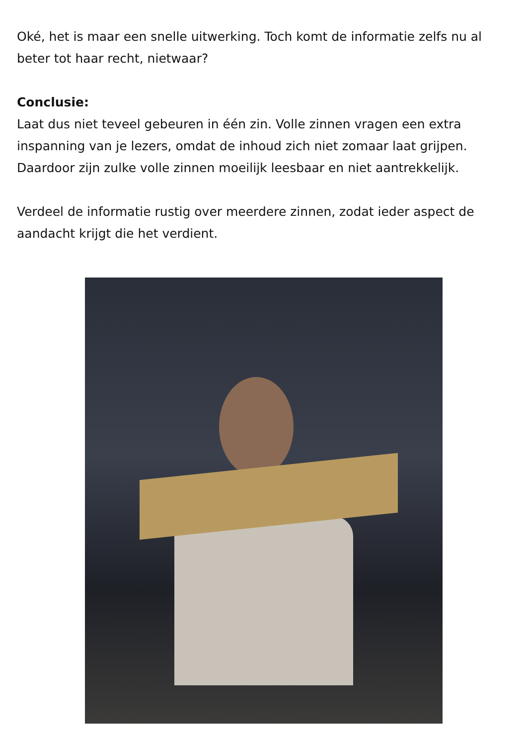Oké, het is maar een snelle uitwerking. Toch komt de informatie zelfs nu al beter tot haar recht, nietwaar?
Conclusie:
Laat dus niet teveel gebeuren in één zin. Volle zinnen vragen een extra inspanning van je lezers, omdat de inhoud zich niet zomaar laat grijpen. Daardoor zijn zulke volle zinnen moeilijk leesbaar en niet aantrekkelijk.
Verdeel de informatie rustig over meerdere zinnen, zodat ieder aspect de aandacht krijgt die het verdient.